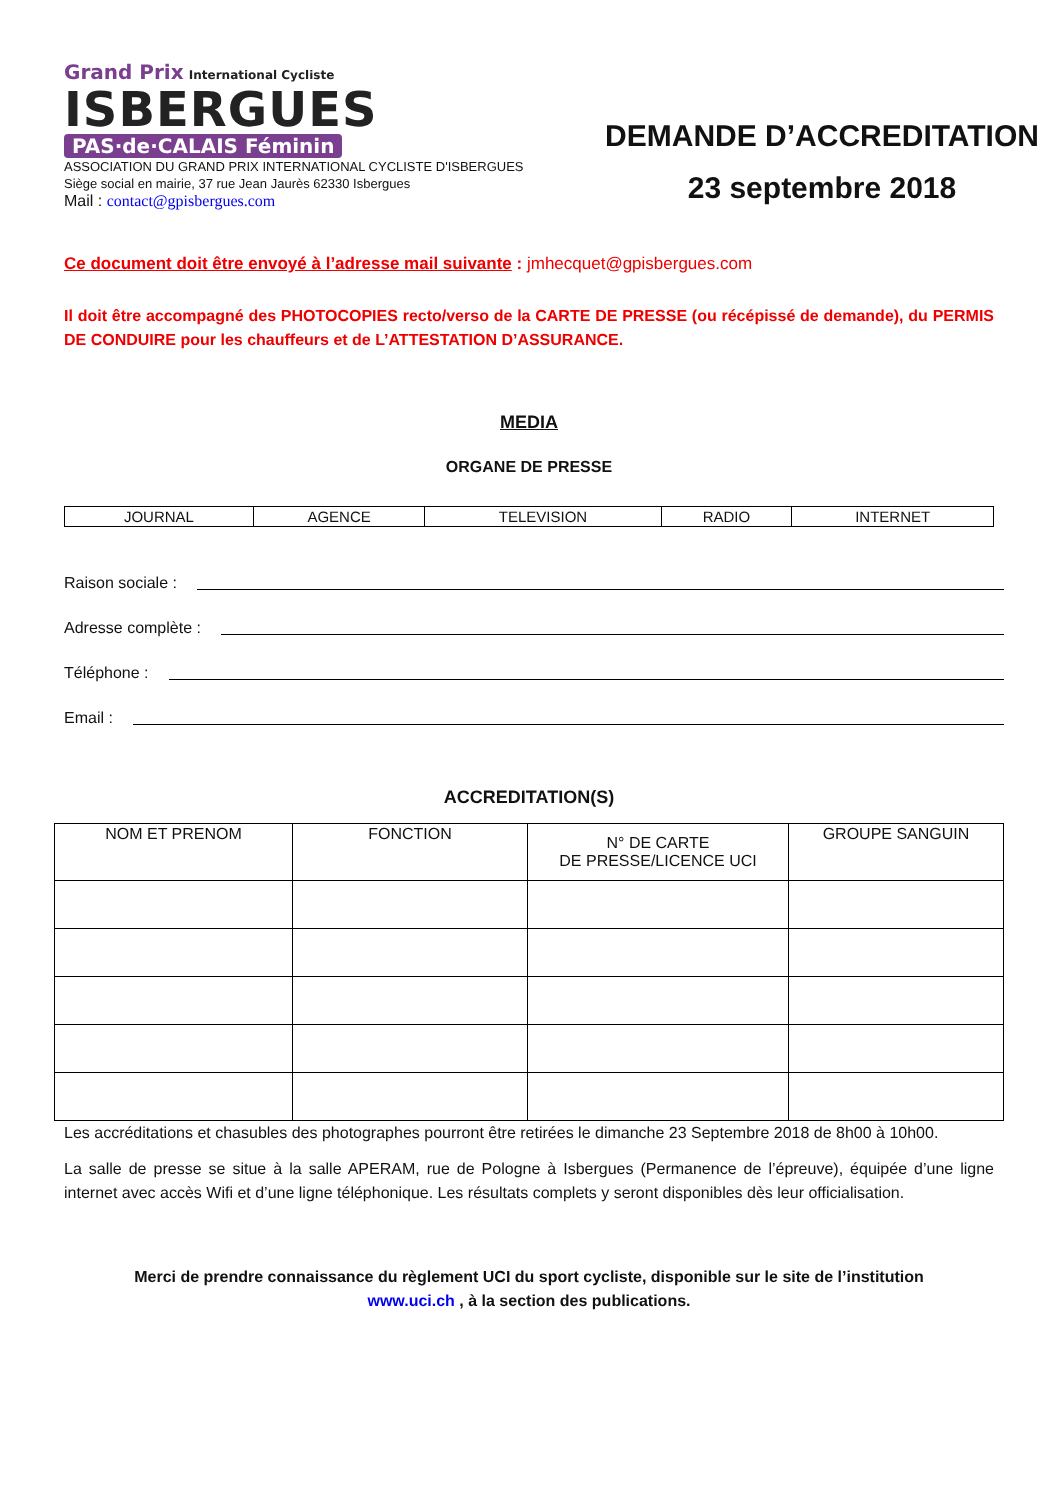Grand Prix International Cycliste
ISBERGUES
PAS·de·CALAIS Féminin
ASSOCIATION DU GRAND PRIX INTERNATIONAL CYCLISTE D'ISBERGUES
Siège social en mairie, 37 rue Jean Jaurès 62330 Isbergues
Mail : contact@gpisbergues.com
DEMANDE D’ACCREDITATION
23 septembre 2018
Ce document doit être envoyé à l’adresse mail suivante : jmhecquet@gpisbergues.com
Il doit être accompagné des PHOTOCOPIES recto/verso de la CARTE DE PRESSE (ou récépissé de demande), du PERMIS DE CONDUIRE pour les chauffeurs et de L’ATTESTATION D’ASSURANCE.
MEDIA
ORGANE DE PRESSE
| JOURNAL | AGENCE | TELEVISION | RADIO | INTERNET |
Raison sociale :
Adresse complète :
Téléphone :
Email :
ACCREDITATION(S)
| NOM ET PRENOM | FONCTION | N° DE CARTE DE PRESSE/LICENCE UCI | GROUPE SANGUIN |
| --- | --- | --- | --- |
Les accréditations et chasubles des photographes pourront être retirées le dimanche 23 Septembre 2018 de 8h00 à 10h00.
La salle de presse se situe à la salle APERAM, rue de Pologne à Isbergues (Permanence de l’épreuve), équipée d’une ligne internet avec accès Wifi et d’une ligne téléphonique. Les résultats complets y seront disponibles dès leur officialisation.
Merci de prendre connaissance du règlement UCI du sport cycliste, disponible sur le site de l’institution
www.uci.ch , à la section des publications.